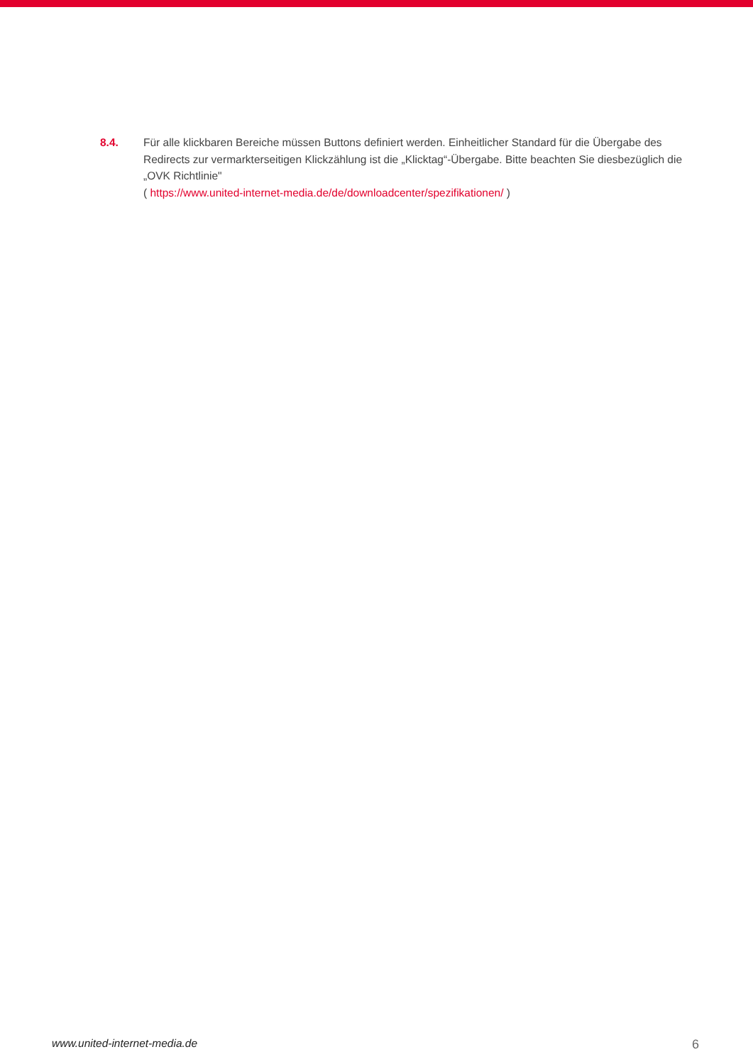8.4. Für alle klickbaren Bereiche müssen Buttons definiert werden. Einheitlicher Standard für die Übergabe des Redirects zur vermarkterseitigen Klickzählung ist die „Klicktag“-Übergabe. Bitte beachten Sie diesbezüglich die „OVK Richtlinie"
( https://www.united-internet-media.de/de/downloadcenter/spezifikationen/ )
www.united-internet-media.de 6